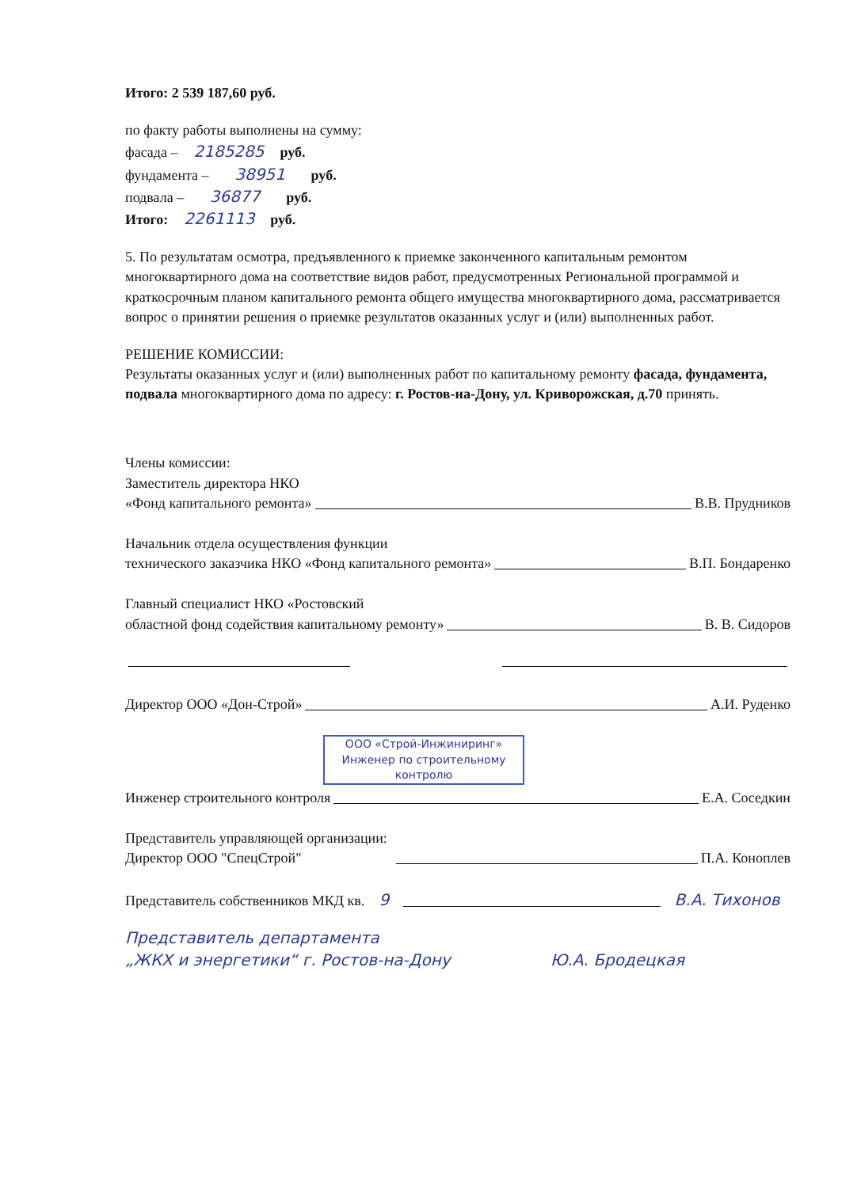Итого: 2 539 187,60 руб.
по факту работы выполнены на сумму:
фасада – 2185285 руб.
фундамента – 38951 руб.
подвала – 36877 руб.
Итого: 2261113 руб.
5. По результатам осмотра, предъявленного к приемке законченного капитальным ремонтом многоквартирного дома на соответствие видов работ, предусмотренных Региональной программой и краткосрочным планом капитального ремонта общего имущества многоквартирного дома, рассматривается вопрос о принятии решения о приемке результатов оказанных услуг и (или) выполненных работ.
РЕШЕНИЕ КОМИССИИ:
Результаты оказанных услуг и (или) выполненных работ по капитальному ремонту фасада, фундамента, подвала многоквартирного дома по адресу: г. Ростов-на-Дону, ул. Криворожская, д.70 принять.
Члены комиссии:
Заместитель директора НКО
«Фонд капитального ремонта» В.В. Прудников
Начальник отдела осуществления функции
технического заказчика НКО «Фонд капитального ремонта» В.П. Бондаренко
Главный специалист НКО «Ростовский
областной фонд содействия капитальному ремонту» В. В. Сидоров
Директор ООО «Дон-Строй» А.И. Руденко
ООО «Строй-Инжиниринг»
Инженер по строительному
контролю
Инженер строительного контроля Е.А. Соседкин
Представитель управляющей организации:
Директор ООО "СпецСтрой" П.А. Коноплев
Представитель собственников МКД кв. 9 В.А. Тихонов
Представитель департамента
„ЖКХ и энергетики“ г. Ростов-на-Дону Ю.А. Бродецкая